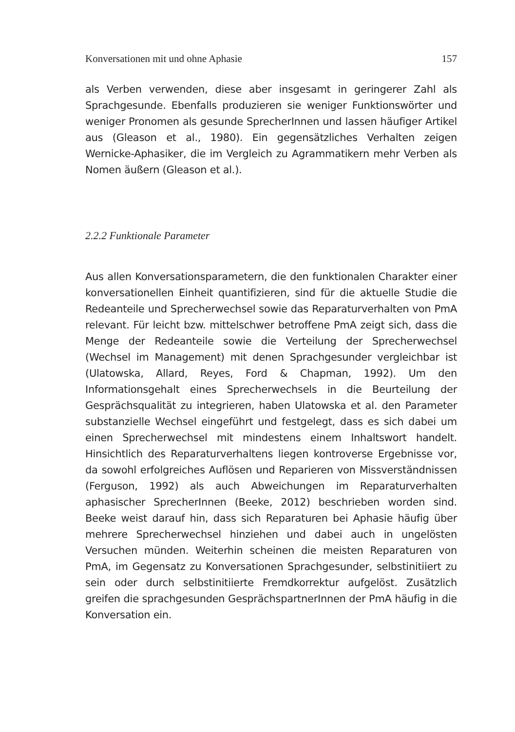Konversationen mit und ohne Aphasie 157
als Verben verwenden, diese aber insgesamt in geringerer Zahl als Sprachgesunde. Ebenfalls produzieren sie weniger Funktionswörter und weniger Pronomen als gesunde SprecherInnen und lassen häufiger Artikel aus (Gleason et al., 1980). Ein gegensätzliches Verhalten zeigen Wernicke-Aphasiker, die im Vergleich zu Agrammatikern mehr Verben als Nomen äußern (Gleason et al.).
2.2.2 Funktionale Parameter
Aus allen Konversationsparametern, die den funktionalen Charakter einer konversationellen Einheit quantifizieren, sind für die aktuelle Studie die Redeanteile und Sprecherwechsel sowie das Reparaturverhalten von PmA relevant. Für leicht bzw. mittelschwer betroffene PmA zeigt sich, dass die Menge der Redeanteile sowie die Verteilung der Sprecherwechsel (Wechsel im Management) mit denen Sprachgesunder vergleichbar ist (Ulatowska, Allard, Reyes, Ford & Chapman, 1992). Um den Informationsgehalt eines Sprecherwechsels in die Beurteilung der Gesprächsqualität zu integrieren, haben Ulatowska et al. den Parameter substanzielle Wechsel eingeführt und festgelegt, dass es sich dabei um einen Sprecherwechsel mit mindestens einem Inhaltswort handelt. Hinsichtlich des Reparaturverhaltens liegen kontroverse Ergebnisse vor, da sowohl erfolgreiches Auflösen und Reparieren von Missverständnissen (Ferguson, 1992) als auch Abweichungen im Reparaturverhalten aphasischer SprecherInnen (Beeke, 2012) beschrieben worden sind. Beeke weist darauf hin, dass sich Reparaturen bei Aphasie häufig über mehrere Sprecherwechsel hinziehen und dabei auch in ungelösten Versuchen münden. Weiterhin scheinen die meisten Reparaturen von PmA, im Gegensatz zu Konversationen Sprachgesunder, selbstinitiiert zu sein oder durch selbstinitiierte Fremdkorrektur aufgelöst. Zusätzlich greifen die sprachgesunden GesprächspartnerInnen der PmA häufig in die Konversation ein.